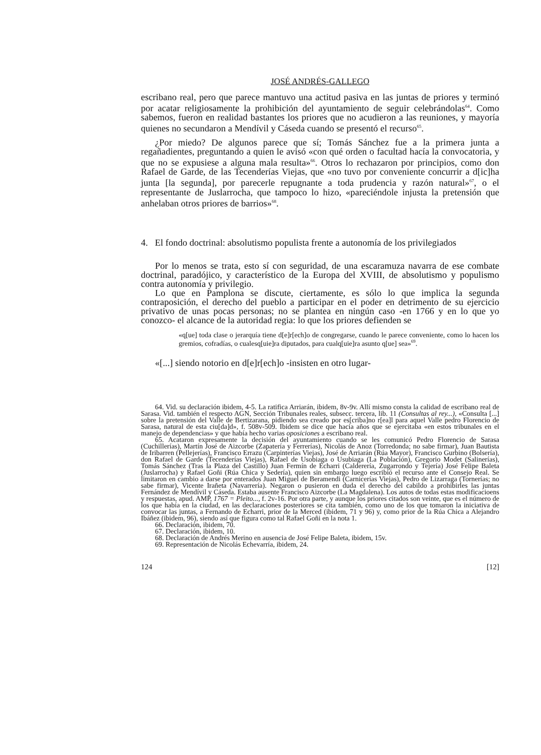JOSÉ ANDRÉS-GALLEGO
escribano real, pero que parece mantuvo una actitud pasiva en las juntas de priores y terminó por acatar religiosamente la prohibición del ayuntamiento de seguir celebrándolas<sup>64</sup>. Como sabemos, fueron en realidad bastantes los priores que no acudieron a las reuniones, y mayoría quienes no secundaron a Mendívil y Cáseda cuando se presentó el recurso<sup>65</sup>.
¿Por miedo? De algunos parece que sí; Tomás Sánchez fue a la primera junta a regañadientes, preguntando a quien le avisó «con qué orden o facultad hacía la convocatoria, y que no se expusiese a alguna mala resulta»<sup>66</sup>. Otros lo rechazaron por principios, como don Rafael de Garde, de las Tecenderías Viejas, que «no tuvo por conveniente concurrir a d[ic]ha junta [la segunda], por parecerle repugnante a toda prudencia y razón natural»<sup>67</sup>, o el representante de Juslarrocha, que tampoco lo hizo, «pareciéndole injusta la pretensión que anhelaban otros priores de barrios»<sup>68</sup>.
4. El fondo doctrinal: absolutismo populista frente a autonomía de los privilegiados
Por lo menos se trata, esto sí con seguridad, de una escaramuza navarra de ese combate doctrinal, paradójico, y característico de la Europa del XVIII, de absolutismo y populismo contra autonomía y privilegio.
Lo que en Pamplona se discute, ciertamente, es sólo lo que implica la segunda contraposición, el derecho del pueblo a participar en el poder en detrimento de su ejercicio privativo de unas pocas personas; no se plantea en ningún caso -en 1766 y en lo que yo conozco- el alcance de la autoridad regia: lo que los priores defienden se
«q[ue] toda clase o jerarquía tiene d[e]r[ech]o de congregarse, cuando le parece conveniente, como lo hacen los gremios, cofradías, o cualesq[uie]ra diputados, para cualq[uie]ra asunto q[ue] sea»<sup>69</sup>.
«[...] siendo notorio en d[e]r[ech]o -insisten en otro lugar-
64. Vid. su declaración ibidem, 4-5. La ratifica Arriarán, ibidem, 8v-9v. Allí mismo consta la calidad de escribano real de Sarasa. Vid. también el respecto AGN, Sección Tribunales reales, subsecc. tercera, lib. 11 (Consultas al rey...), «Consulta [...] sobre la pretensión del Valle de Bertizarana, pidiendo sea creado por es[criba]no r[ea]l para aquel Valle pedro Florencio de Sarasa, natural de esta ciu[da]d», f. 508v-509. Ibidem se dice que hacía años que se ejercitaba «en estos tribunales en el manejo de dependencias» y que había hecho varias oposiciones a escribano real.
65. Acataron expresamente la decisión del ayuntamiento cuando se les comunicó Pedro Florencio de Sarasa (Cuchillerías), Martín José de Aizcorbe (Zapatería y Ferrerías), Nicolás de Anoz (Torredonda; no sabe firmar), Juan Bautista de Iribarren (Pellejerías), Francisco Errazu (Carpinterías Viejas), José de Arriarán (Rúa Mayor), Francisco Gurbino (Bolsería), don Rafael de Garde (Tecenderías Viejas), Rafael de Usobiaga o Usubiaga (La Población), Gregorio Modet (Salinerías), Tomás Sánchez (Tras la Plaza del Castillo) Juan Fermín de Echarri (Calderería, Zugarrondo y Tejería) José Felipe Baleta (Juslarrocha) y Rafael Goñi (Rúa Chica y Sedería), quien sin embargo luego escribió el recurso ante el Consejo Real. Se limitaron en cambio a darse por enterados Juan Miguel de Beramendi (Carnicerías Viejas), Pedro de Lizarraga (Tornerías; no sabe firmar), Vicente Irañeta (Navarrería). Negaron o pusieron en duda el derecho del cabildo a prohibirles las juntas Fernández de Mendívil y Cáseda. Estaba ausente Francisco Aizcorbe (La Magdalena). Los autos de todas estas modificacioens y respuestas, apud. AMP, 1767 = Pleito..., f. 2v-16. Por otra parte, y aunque los priores citados son veinte, que es el número de los que había en la ciudad, en las declaraciones posteriores se cita también, como uno de los que tomaron la iniciativa de convocar las juntas, a Fernando de Echarri, prior de la Merced (ibidem, 71 y 96) y, como prior de la Rúa Chica a Alejandro Ibáñez (ibidem, 96), siendo así que figura como tal Rafael Goñi en la nota 1.
66. Declaración, ibidem, 70.
67. Declaración, ibidem, 10.
68. Declaración de Andrés Merino en ausencia de José Felipe Baleta, ibidem, 15v.
69. Representación de Nicolás Echevarría, ibidem, 24.
124 [12]